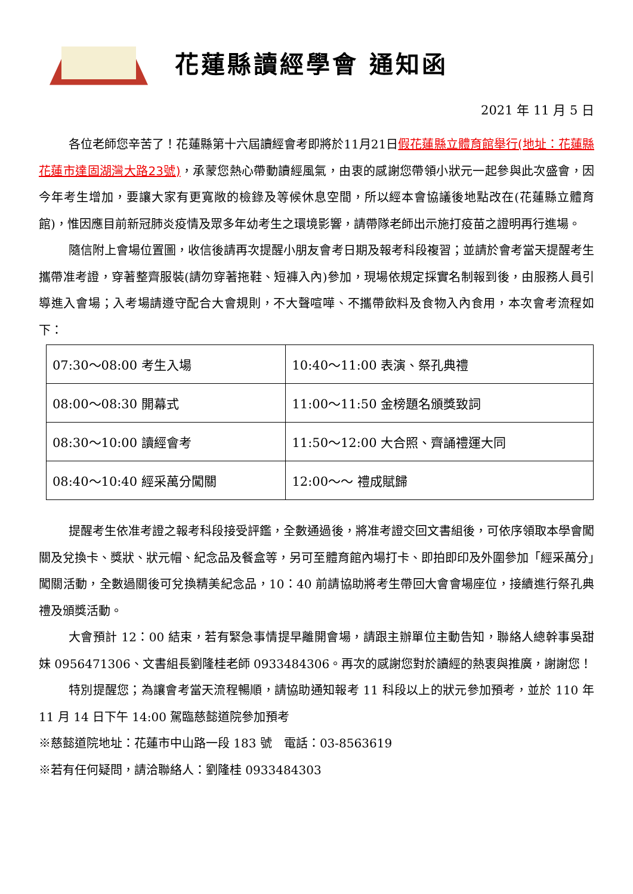花蓮縣讀經學會 通知函
2021 年 11 月 5 日
各位老師您辛苦了！花蓮縣第十六屆讀經會考即將於11月21日假花蓮縣立體育館舉行(地址：花蓮縣花蓮市達固湖灣大路23號)，承蒙您熱心帶動讀經風氣，由衷的感謝您帶領小狀元一起參與此次盛會，因今年考生增加，要讓大家有更寬敞的檢錄及等候休息空間，所以經本會協議後地點改在(花蓮縣立體育館)，惟因應目前新冠肺炎疫情及眾多年幼考生之環境影響，請帶隊老師出示施打疫苗之證明再行進場。
隨信附上會場位置圖，收信後請再次提醒小朋友會考日期及報考科段複習；並請於會考當天提醒考生攜帶准考證，穿著整齊服裝(請勿穿著拖鞋、短褲入內)參加，現場依規定採實名制報到後，由服務人員引導進入會場；入考場請遵守配合大會規則，不大聲喧嘩、不攜帶飲料及食物入內食用，本次會考流程如下：
| 07:30～08:00 考生入場 | 10:40～11:00 表演、祭孔典禮 |
| 08:00～08:30 開幕式 | 11:00～11:50 金榜題名頒獎致詞 |
| 08:30～10:00 讀經會考 | 11:50～12:00 大合照、齊誦禮運大同 |
| 08:40～10:40 經采萬分闖關 | 12:00～～ 禮成賦歸 |
提醒考生依准考證之報考科段接受評鑑，全數通過後，將准考證交回文書組後，可依序領取本學會闖關及兌換卡、獎狀、狀元帽、紀念品及餐盒等，另可至體育館內場打卡、即拍即印及外圍參加「經采萬分」闖關活動，全數過關後可兌換精美紀念品，10：40 前請協助將考生帶回大會會場座位，接續進行祭孔典禮及頒獎活動。
大會預計 12：00 結束，若有緊急事情提早離開會場，請跟主辦單位主動告知，聯絡人總幹事吳甜妹 0956471306、文書組長劉隆桂老師 0933484306。再次的感謝您對於讀經的熱衷與推廣，謝謝您！
特別提醒您；為讓會考當天流程暢順，請協助通知報考 11 科段以上的狀元參加預考，並於 110 年 11 月 14 日下午 14:00 駕臨慈懿道院參加預考
※慈懿道院地址：花蓮市中山路一段 183 號　電話：03-8563619
※若有任何疑問，請洽聯絡人：劉隆桂 0933484303